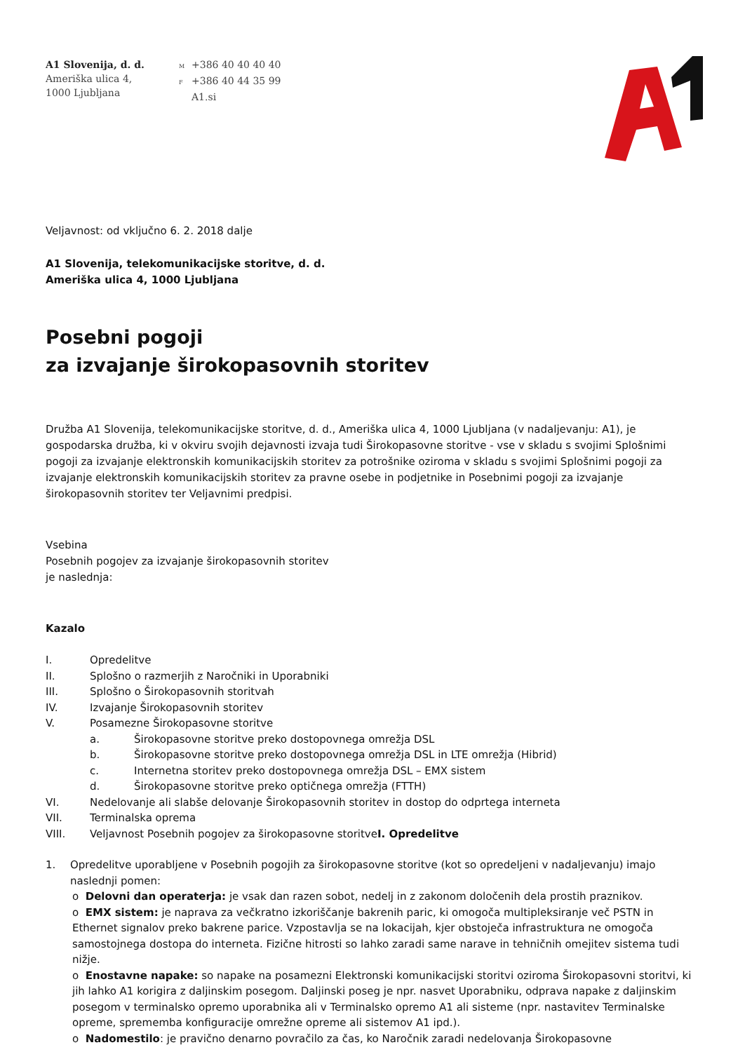A1 Slovenija, d. d.
Ameriška ulica 4,
1000 Ljubljana
M +386 40 40 40 40
F +386 40 44 35 99
A1.si
Veljavnost: od vključno 6. 2. 2018 dalje
A1 Slovenija, telekomunikacijske storitve, d. d.
Ameriška ulica 4, 1000 Ljubljana
Posebni pogoji
za izvajanje širokopasovnih storitev
Družba A1 Slovenija, telekomunikacijske storitve, d. d., Ameriška ulica 4, 1000 Ljubljana (v nadaljevanju: A1), je gospodarska družba, ki v okviru svojih dejavnosti izvaja tudi Širokopasovne storitve - vse v skladu s svojimi Splošnimi pogoji za izvajanje elektronskih komunikacijskih storitev za potrošnike oziroma v skladu s svojimi Splošnimi pogoji za izvajanje elektronskih komunikacijskih storitev za pravne osebe in podjetnike in Posebnimi pogoji za izvajanje širokopasovnih storitev ter Veljavnimi predpisi.
Vsebina
Posebnih pogojev za izvajanje širokopasovnih storitev
je naslednja:
Kazalo
I. Opredelitve
II. Splošno o razmerjih z Naročniki in Uporabniki
III. Splošno o Širokopasovnih storitvah
IV. Izvajanje Širokopasovnih storitev
V. Posamezne Širokopasovne storitve
a. Širokopasovne storitve preko dostopovnega omrežja DSL
b. Širokopasovne storitve preko dostopovnega omrežja DSL in LTE omrežja (Hibrid)
c. Internetna storitev preko dostopovnega omrežja DSL – EMX sistem
d. Širokopasovne storitve preko optičnega omrežja (FTTH)
VI. Nedelovanje ali slabše delovanje Širokopasovnih storitev in dostop do odprtega interneta
VII. Terminalska oprema
VIII. Veljavnost Posebnih pogojev za širokopasovne storitve I. Opredelitve
1. Opredelitve uporabljene v Posebnih pogojih za širokopasovne storitve (kot so opredeljeni v nadaljevanju) imajo naslednji pomen:
o Delovni dan operaterja: je vsak dan razen sobot, nedelj in z zakonom določenih dela prostih praznikov.
o EMX sistem: je naprava za večkratno izkoriščanje bakrenih paric, ki omogoča multipleksiranje več PSTN in Ethernet signalov preko bakrene parice. Vzpostavlja se na lokacijah, kjer obstoječa infrastruktura ne omogoča samostojnega dostopa do interneta. Fizične hitrosti so lahko zaradi same narave in tehničnih omejitev sistema tudi nižje.
o Enostavne napake: so napake na posamezni Elektronski komunikacijski storitvi oziroma Širokopasovni storitvi, ki jih lahko A1 korigira z daljinskim posegom. Daljinski poseg je npr. nasvet Uporabniku, odprava napake z daljinskim posegom v terminalsko opremo uporabnika ali v Terminalsko opremo A1 ali sisteme (npr. nastavitev Terminalske opreme, sprememba konfiguracije omrežne opreme ali sistemov A1 ipd.).
o Nadomestilo: je pravično denarno povračilo za čas, ko Naročnik zaradi nedelovanja Širokopasovne